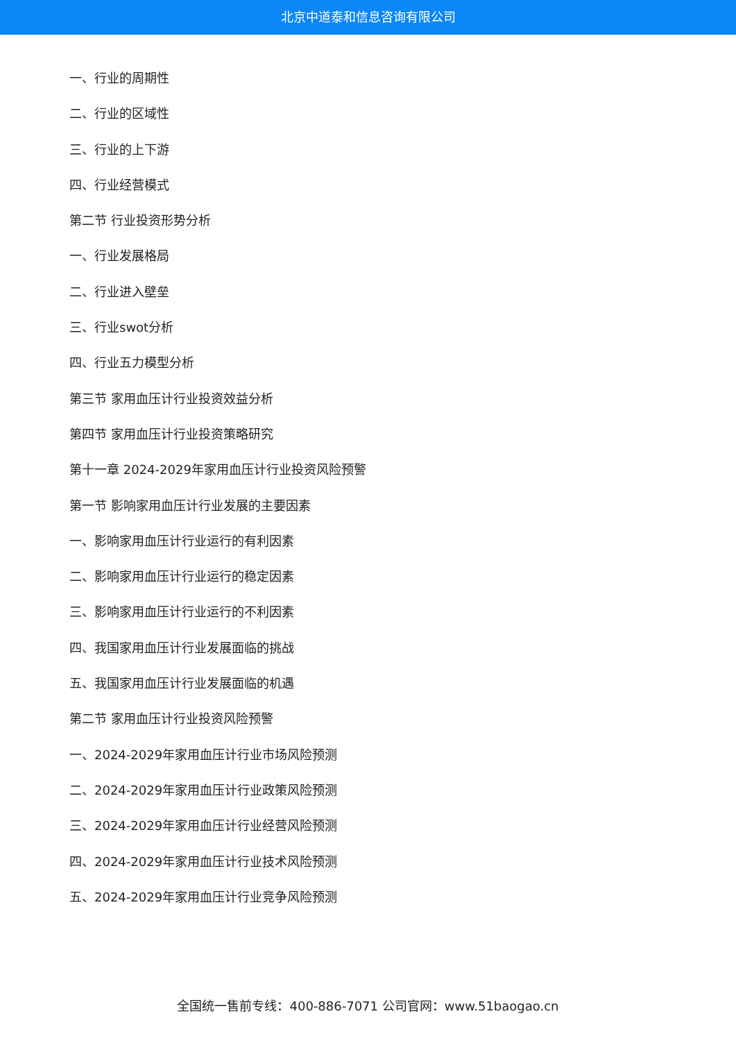北京中道泰和信息咨询有限公司
一、行业的周期性
二、行业的区域性
三、行业的上下游
四、行业经营模式
第二节 行业投资形势分析
一、行业发展格局
二、行业进入壁垒
三、行业swot分析
四、行业五力模型分析
第三节 家用血压计行业投资效益分析
第四节 家用血压计行业投资策略研究
第十一章 2024-2029年家用血压计行业投资风险预警
第一节 影响家用血压计行业发展的主要因素
一、影响家用血压计行业运行的有利因素
二、影响家用血压计行业运行的稳定因素
三、影响家用血压计行业运行的不利因素
四、我国家用血压计行业发展面临的挑战
五、我国家用血压计行业发展面临的机遇
第二节 家用血压计行业投资风险预警
一、2024-2029年家用血压计行业市场风险预测
二、2024-2029年家用血压计行业政策风险预测
三、2024-2029年家用血压计行业经营风险预测
四、2024-2029年家用血压计行业技术风险预测
五、2024-2029年家用血压计行业竞争风险预测
全国统一售前专线：400-886-7071 公司官网：www.51baogao.cn